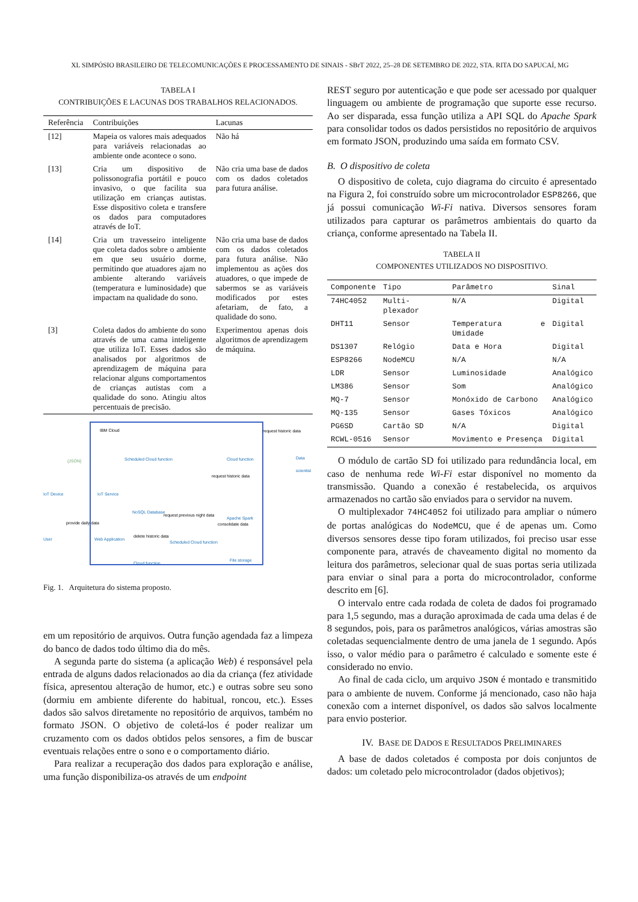XL SIMPÓSIO BRASILEIRO DE TELECOMUNICAÇÕES E PROCESSAMENTO DE SINAIS - SBrT 2022, 25–28 DE SETEMBRO DE 2022, STA. RITA DO SAPUCAÍ, MG
TABELA I
CONTRIBUIÇÕES E LACUNAS DOS TRABALHOS RELACIONADOS.
| Referência | Contribuições | Lacunas |
| --- | --- | --- |
| [12] | Mapeia os valores mais adequados para variáveis relacionadas ao ambiente onde acontece o sono. | Não há |
| [13] | Cria um dispositivo de polissonografia portátil e pouco invasivo, o que facilita sua utilização em crianças autistas. Esse dispositivo coleta e transfere os dados para computadores através de IoT. | Não cria uma base de dados com os dados coletados para futura análise. |
| [14] | Cria um travesseiro inteligente que coleta dados sobre o ambiente em que seu usuário dorme, permitindo que atuadores ajam no ambiente alterando variáveis (temperatura e luminosidade) que impactam na qualidade do sono. | Não cria uma base de dados com os dados coletados para futura análise. Não implementou as ações dos atuadores, o que impede de sabermos se as variáveis modificados por estes afetariam, de fato, a qualidade do sono. |
| [3] | Coleta dados do ambiente do sono através de uma cama inteligente que utiliza IoT. Esses dados são analisados por algoritmos de aprendizagem de máquina para relacionar alguns comportamentos de crianças autistas com a qualidade do sono. Atingiu altos percentuais de precisão. | Experimentou apenas dois algoritmos de aprendizagem de máquina. |
IBM Cloud
IoT Device IoT Service
Scheduled Cloud function
delete historic data
NoSQL Database
request previous night data
Cloud function
request historic data
Data scientist
request historic data
Apache Spark
consolidate data
User
provide daily data
Web Application
Scheduled Cloud function
Cloud function
File storage
{JSON}
Fig. 1. Arquitetura do sistema proposto.
em um repositório de arquivos. Outra função agendada faz a limpeza do banco de dados todo último dia do mês.
A segunda parte do sistema (a aplicação Web) é responsável pela entrada de alguns dados relacionados ao dia da criança (fez atividade física, apresentou alteração de humor, etc.) e outras sobre seu sono (dormiu em ambiente diferente do habitual, roncou, etc.). Esses dados são salvos diretamente no repositório de arquivos, também no formato JSON. O objetivo de coletá-los é poder realizar um cruzamento com os dados obtidos pelos sensores, a fim de buscar eventuais relações entre o sono e o comportamento diário.
Para realizar a recuperação dos dados para exploração e análise, uma função disponibiliza-os através de um endpoint
REST seguro por autenticação e que pode ser acessado por qualquer linguagem ou ambiente de programação que suporte esse recurso. Ao ser disparada, essa função utiliza a API SQL do Apache Spark para consolidar todos os dados persistidos no repositório de arquivos em formato JSON, produzindo uma saída em formato CSV.
B. O dispositivo de coleta
O dispositivo de coleta, cujo diagrama do circuito é apresentado na Figura 2, foi construído sobre um microcontrolador ESP8266, que já possui comunicação Wi-Fi nativa. Diversos sensores foram utilizados para capturar os parâmetros ambientais do quarto da criança, conforme apresentado na Tabela II.
TABELA II
COMPONENTES UTILIZADOS NO DISPOSITIVO.
| Componente | Tipo | Parâmetro | Sinal |
| --- | --- | --- | --- |
| 74HC4052 | Multi-plexador | N/A | Digital |
| DHT11 | Sensor | Temperatura e Umidade | Digital |
| DS1307 | Relógio | Data e Hora | Digital |
| ESP8266 | NodeMCU | N/A | N/A |
| LDR | Sensor | Luminosidade | Analógico |
| LM386 | Sensor | Som | Analógico |
| MQ-7 | Sensor | Monóxido de Carbono | Analógico |
| MQ-135 | Sensor | Gases Tóxicos | Analógico |
| PG6SD | Cartão SD | N/A | Digital |
| RCWL-0516 | Sensor | Movimento e Presença | Digital |
O módulo de cartão SD foi utilizado para redundância local, em caso de nenhuma rede Wi-Fi estar disponível no momento da transmissão. Quando a conexão é restabelecida, os arquivos armazenados no cartão são enviados para o servidor na nuvem.
O multiplexador 74HC4052 foi utilizado para ampliar o número de portas analógicas do NodeMCU, que é de apenas um. Como diversos sensores desse tipo foram utilizados, foi preciso usar esse componente para, através de chaveamento digital no momento da leitura dos parâmetros, selecionar qual de suas portas seria utilizada para enviar o sinal para a porta do microcontrolador, conforme descrito em [6].
O intervalo entre cada rodada de coleta de dados foi programado para 1,5 segundo, mas a duração aproximada de cada uma delas é de 8 segundos, pois, para os parâmetros analógicos, várias amostras são coletadas sequencialmente dentro de uma janela de 1 segundo. Após isso, o valor médio para o parâmetro é calculado e somente este é considerado no envio.
Ao final de cada ciclo, um arquivo JSON é montado e transmitido para o ambiente de nuvem. Conforme já mencionado, caso não haja conexão com a internet disponível, os dados são salvos localmente para envio posterior.
IV. BASE DE DADOS E RESULTADOS PRELIMINARES
A base de dados coletados é composta por dois conjuntos de dados: um coletado pelo microcontrolador (dados objetivos);